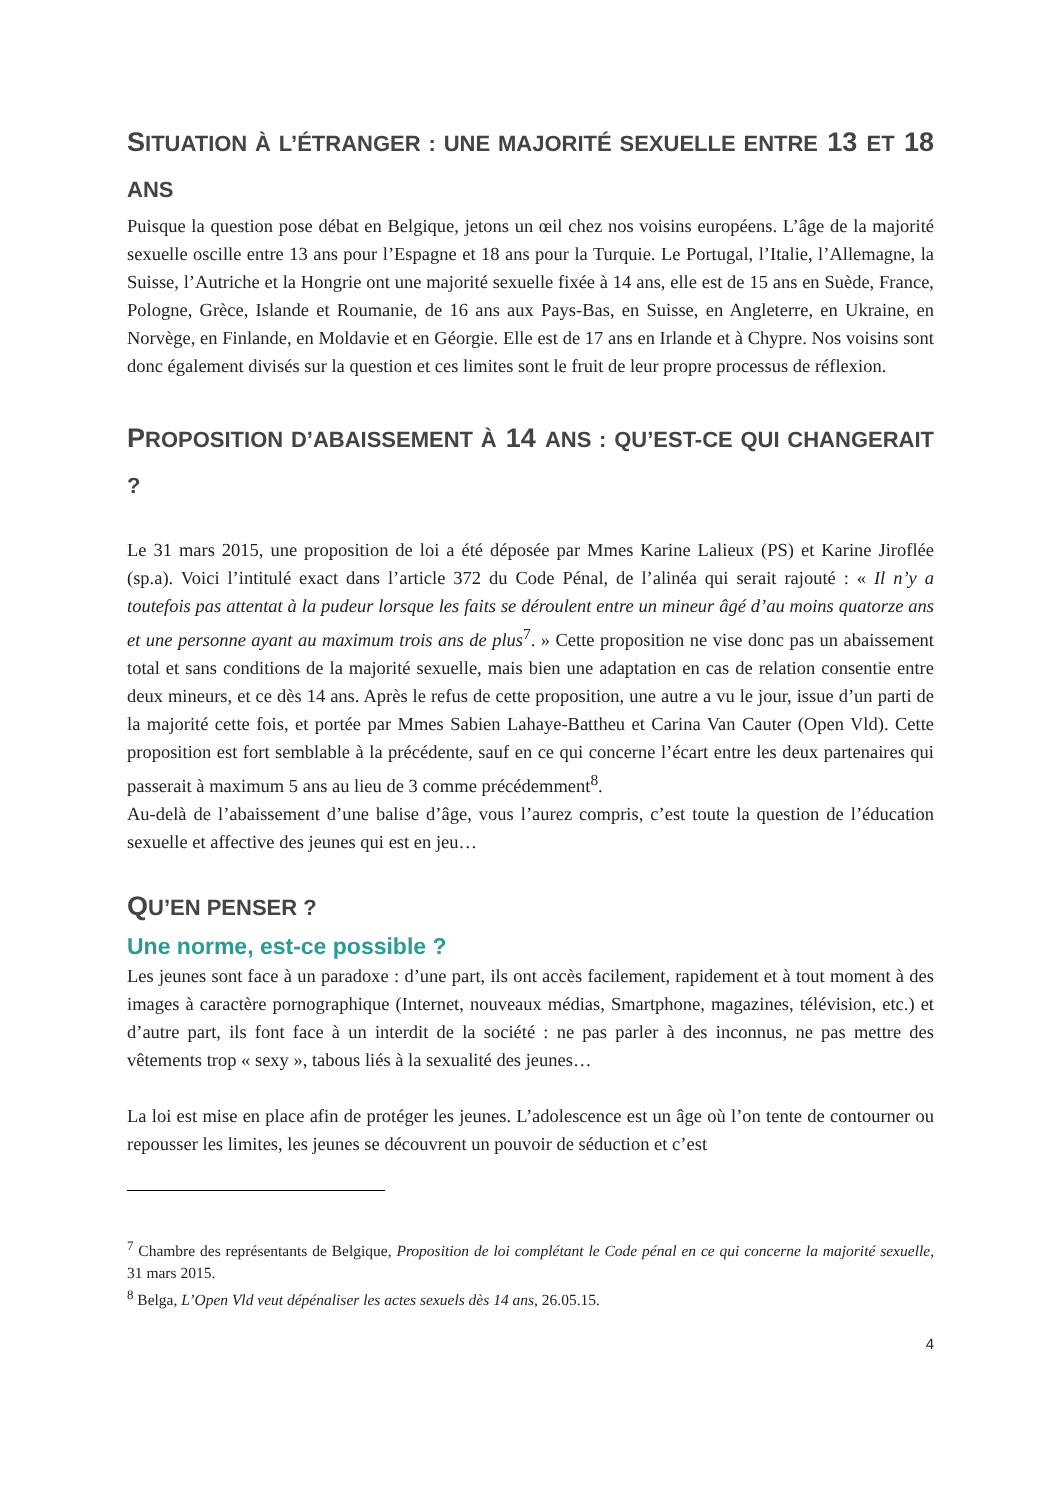SITUATION À L’ÉTRANGER : UNE MAJORITÉ SEXUELLE ENTRE 13 ET 18 ANS
Puisque la question pose débat en Belgique, jetons un œil chez nos voisins européens. L’âge de la majorité sexuelle oscille entre 13 ans pour l’Espagne et 18 ans pour la Turquie. Le Portugal, l’Italie, l’Allemagne, la Suisse, l’Autriche et la Hongrie ont une majorité sexuelle fixée à 14 ans, elle est de 15 ans en Suède, France, Pologne, Grèce, Islande et Roumanie, de 16 ans aux Pays-Bas, en Suisse, en Angleterre, en Ukraine, en Norvège, en Finlande, en Moldavie et en Géorgie. Elle est de 17 ans en Irlande et à Chypre. Nos voisins sont donc également divisés sur la question et ces limites sont le fruit de leur propre processus de réflexion.
PROPOSITION D’ABAISSEMENT À 14 ANS : QU’EST-CE QUI CHANGERAIT ?
Le 31 mars 2015, une proposition de loi a été déposée par Mmes Karine Lalieux (PS) et Karine Jiroflée (sp.a). Voici l’intitulé exact dans l’article 372 du Code Pénal, de l’alinéa qui serait rajouté : « Il n’y a toutefois pas attentat à la pudeur lorsque les faits se déroulent entre un mineur âgé d’au moins quatorze ans et une personne ayant au maximum trois ans de plus<sup>7</sup>. » Cette proposition ne vise donc pas un abaissement total et sans conditions de la majorité sexuelle, mais bien une adaptation en cas de relation consentie entre deux mineurs, et ce dès 14 ans. Après le refus de cette proposition, une autre a vu le jour, issue d’un parti de la majorité cette fois, et portée par Mmes Sabien Lahaye-Battheu et Carina Van Cauter (Open Vld). Cette proposition est fort semblable à la précédente, sauf en ce qui concerne l’écart entre les deux partenaires qui passerait à maximum 5 ans au lieu de 3 comme précédemment<sup>8</sup>.
Au-delà de l’abaissement d’une balise d’âge, vous l’aurez compris, c’est toute la question de l’éducation sexuelle et affective des jeunes qui est en jeu…
QU’EN PENSER ?
Une norme, est-ce possible ?
Les jeunes sont face à un paradoxe : d’une part, ils ont accès facilement, rapidement et à tout moment à des images à caractère pornographique (Internet, nouveaux médias, Smartphone, magazines, télévision, etc.) et d’autre part, ils font face à un interdit de la société : ne pas parler à des inconnus, ne pas mettre des vêtements trop « sexy », tabous liés à la sexualité des jeunes…
La loi est mise en place afin de protéger les jeunes. L’adolescence est un âge où l’on tente de contourner ou repousser les limites, les jeunes se découvrent un pouvoir de séduction et c’est
<sup>7</sup> Chambre des représentants de Belgique, Proposition de loi complétant le Code pénal en ce qui concerne la majorité sexuelle, 31 mars 2015.
<sup>8</sup> Belga, L’Open Vld veut dépénaliser les actes sexuels dès 14 ans, 26.05.15.
4